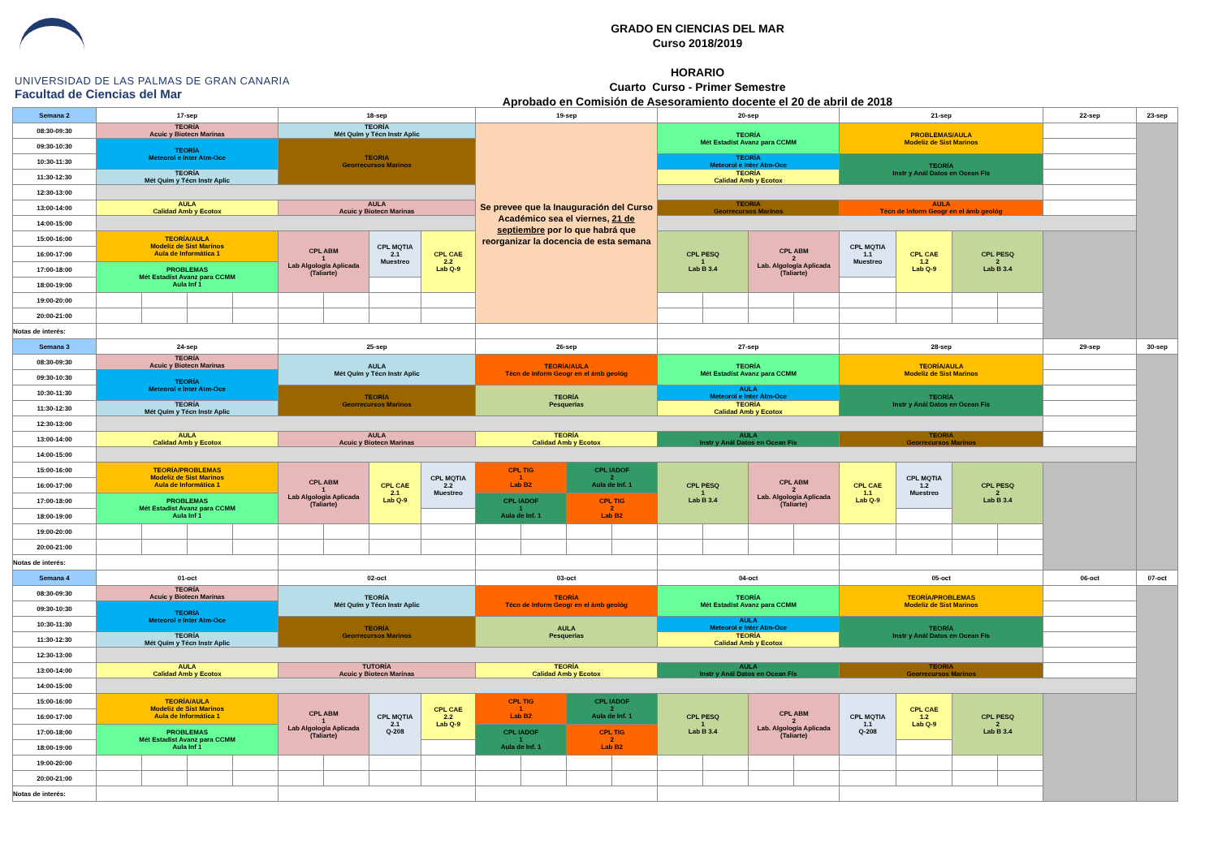UNIVERSIDAD DE LAS PALMAS DE GRAN CANARIA
Facultad de Ciencias del Mar
GRADO EN CIENCIAS DEL MAR
Curso 2018/2019
HORARIO
Cuarto Curso - Primer Semestre
Aprobado en Comisión de Asesoramiento docente el 20 de abril de 2018
| Semana 2 | 17-sep | | | | 18-sep | | | | 19-sep | | | | 20-sep | | | | 21-sep | | | | 22-sep | 23-sep |
| 08:30-09:30 | TEORÍA Acuic y Biotecn Marinas | | | | TEORÍA Mét Quím y Técn Instr Aplic | | | | Se prevee que la Inauguración del Curso Académico sea el viernes, 21 de septiembre por lo que habrá que reorganizar la docencia de esta semana | | | | TEORÍA Mét Estadíst Avanz para CCMM | | | | PROBLEMAS/AULA Modeliz de Sist Marinos | | | | | |
| 09:30-10:30 | TEORÍA Meteorol e Inter Atm-Oce | | | | TEORIA Georrecursos Marinos | | | | | | | | | | | | | | | | | |
| 10:30-11:30 | | | | | | | | | | | | | TEORÍA Meteorol e Inter Atm-Oce | | | | TEORÍA Instr y Anál Datos en Ocean Fís | | | | | |
| 11:30-12:30 | TEORÍA Mét Quím y Técn Instr Aplic | | | | | | | | | | | | TEORÍA Calidad Amb y Ecotox | | | | | | | | | |
| 12:30-13:00 | | | | | | | | | | | | | | | | | | | | | | |
| 13:00-14:00 | AULA Calidad Amb y Ecotox | | | | AULA Acuic y Biotecn Marinas | | | | | | | | TEORIA Georrecursos Marinos | | | | AULA Técn de Inform Geogr en el ámb geológ | | | | | |
| 14:00-15:00 | | | | | | | | | | | | | | | | | | | | | | |
| 15:00-16:00 | TEORÍA/AULA Modeliz de Sist Marinos Aula de Informática 1 | | | | CPL ABM 1 Lab Algología Aplicada (Taliarte) | | CPL MQTIA 2.1 Muestreo | CPL CAE 2.2 Lab Q-9 | | | | | CPL PESQ 1 Lab B 3.4 | | CPL ABM 2 Lab. Algología Aplicada (Taliarte) | | CPL MQTIA 1.1 Muestreo | CPL CAE 1.2 Lab Q-9 | CPL PESQ 2 Lab B 3.4 | | | |
| 16:00-17:00 | | | | | | | | | | | | | | | | | | | | | | |
| 17:00-18:00 | PROBLEMAS Mét Estadíst Avanz para CCMM Aula Inf 1 | | | | | | | | | | | | | | | | | | | | | |
| 18:00-19:00 | | | | | | | | | | | | | | | | | | | | | | |
| 19:00-20:00 | | | | | | | | | | | | | | | | | | | | | | |
| 20:00-21:00 | | | | | | | | | | | | | | | | | | | | | | |
| Notas de interés: | | | | | | | | | | | | | | | | | | | | | | |
| Semana 3 | 24-sep | | | | 25-sep | | | | 26-sep | | | | 27-sep | | | | 28-sep | | | | 29-sep | 30-sep |
| 08:30-09:30 | TEORÍA Acuic y Biotecn Marinas | | | | AULA Mét Quím y Técn Instr Aplic | | | | TEORÍA/AULA Técn de Inform Geogr en el ámb geológ | | | | TEORÍA Mét Estadíst Avanz para CCMM | | | | TEORÍA/AULA Modeliz de Sist Marinos | | | | | |
| 09:30-10:30 | TEORÍA Meteorol e Inter Atm-Oce | | | | | | | | | | | | | | | | | | | | | |
| 10:30-11:30 | | | | | TEORÍA Georrecursos Marinos | | | | TEORÍA Pesquerías | | | | AULA Meteorol e Inter Atm-Oce | | | | TEORÍA Instr y Anál Datos en Ocean Fís | | | | | |
| 11:30-12:30 | TEORÍA Mét Quím y Técn Instr Aplic | | | | | | | | | | | | TEORÍA Calidad Amb y Ecotox | | | | | | | | | |
| 12:30-13:00 | | | | | | | | | | | | | | | | | | | | | | |
| 13:00-14:00 | AULA Calidad Amb y Ecotox | | | | AULA Acuic y Biotecn Marinas | | | | TEORÍA Calidad Amb y Ecotox | | | | AULA Instr y Anál Datos en Ocean Fís | | | | TEORIA Georrecursos Marinos | | | | | |
| 14:00-15:00 | | | | | | | | | | | | | | | | | | | | | | |
| 15:00-16:00 | TEORÍA/PROBLEMAS Modeliz de Sist Marinos Aula de Informática 1 | | | | CPL ABM 1 Lab Algología Aplicada (Taliarte) | | CPL CAE 2.1 Lab Q-9 | CPL MQTIA 2.2 Muestreo | CPL TIG 1 Lab B2 | | CPL IADOF 2 Aula de Inf. 1 | | CPL PESQ 1 Lab B 3.4 | | CPL ABM 2 Lab. Algología Aplicada (Taliarte) | | CPL CAE 1.1 Lab Q-9 | CPL MQTIA 1.2 Muestreo | CPL PESQ 2 Lab B 3.4 | | | |
| 16:00-17:00 | | | | | | | | | | | | | | | | | | | | | | |
| 17:00-18:00 | PROBLEMAS Mét Estadíst Avanz para CCMM Aula Inf 1 | | | | | | | | CPL IADOF 1 Aula de Inf. 1 | | CPL TIG 2 Lab B2 | | | | | | | | | | | |
| 18:00-19:00 | | | | | | | | | | | | | | | | | | | | | | |
| 19:00-20:00 | | | | | | | | | | | | | | | | | | | | | | |
| 20:00-21:00 | | | | | | | | | | | | | | | | | | | | | | |
| Notas de interés: | | | | | | | | | | | | | | | | | | | | | | |
| Semana 4 | 01-oct | | | | 02-oct | | | | 03-oct | | | | 04-oct | | | | 05-oct | | | | 06-oct | 07-oct |
| 08:30-09:30 | TEORÍA Acuic y Biotecn Marinas | | | | TEORÍA Mét Quím y Técn Instr Aplic | | | | TEORÍA Técn de Inform Geogr en el ámb geológ | | | | TEORÍA Mét Estadíst Avanz para CCMM | | | | TEORÍA/PROBLEMAS Modeliz de Sist Marinos | | | | | |
| 09:30-10:30 | TEORÍA Meteorol e Inter Atm-Oce | | | | | | | | | | | | | | | | | | | | | |
| 10:30-11:30 | | | | | TEORÍA Georrecursos Marinos | | | | AULA Pesquerías | | | | AULA Meteorol e Inter Atm-Oce | | | | TEORÍA Instr y Anál Datos en Ocean Fís | | | | | |
| 11:30-12:30 | TEORÍA Mét Quím y Técn Instr Aplic | | | | | | | | | | | | TEORÍA Calidad Amb y Ecotox | | | | | | | | | |
| 12:30-13:00 | | | | | | | | | | | | | | | | | | | | | | |
| 13:00-14:00 | AULA Calidad Amb y Ecotox | | | | TUTORÍA Acuic y Biotecn Marinas | | | | TEORÍA Calidad Amb y Ecotox | | | | AULA Instr y Anál Datos en Ocean Fís | | | | TEORIA Georrecursos Marinos | | | | | |
| 14:00-15:00 | | | | | | | | | | | | | | | | | | | | | | |
| 15:00-16:00 | TEORÍA/AULA Modeliz de Sist Marinos Aula de Informática 1 | | | | CPL ABM 1 Lab Algología Aplicada (Taliarte) | | CPL MQTIA 2.1 Q-208 | CPL CAE 2.2 Lab Q-9 | CPL TIG 1 Lab B2 | | CPL IADOF 2 Aula de Inf. 1 | | CPL PESQ 1 Lab B 3.4 | | CPL ABM 2 Lab. Algología Aplicada (Taliarte) | | CPL MQTIA 1.1 Q-208 | CPL CAE 1.2 Lab Q-9 | CPL PESQ 2 Lab B 3.4 | | | |
| 16:00-17:00 | | | | | | | | | | | | | | | | | | | | | | |
| 17:00-18:00 | PROBLEMAS Mét Estadíst Avanz para CCMM Aula Inf 1 | | | | | | | | CPL IADOF 1 Aula de Inf. 1 | | CPL TIG 2 Lab B2 | | | | | | | | | | | |
| 18:00-19:00 | | | | | | | | | | | | | | | | | | | | | | |
| 19:00-20:00 | | | | | | | | | | | | | | | | | | | | | | |
| 20:00-21:00 | | | | | | | | | | | | | | | | | | | | | | |
| Notas de interés: | | | | | | | | | | | | | | | | | | | | | | |